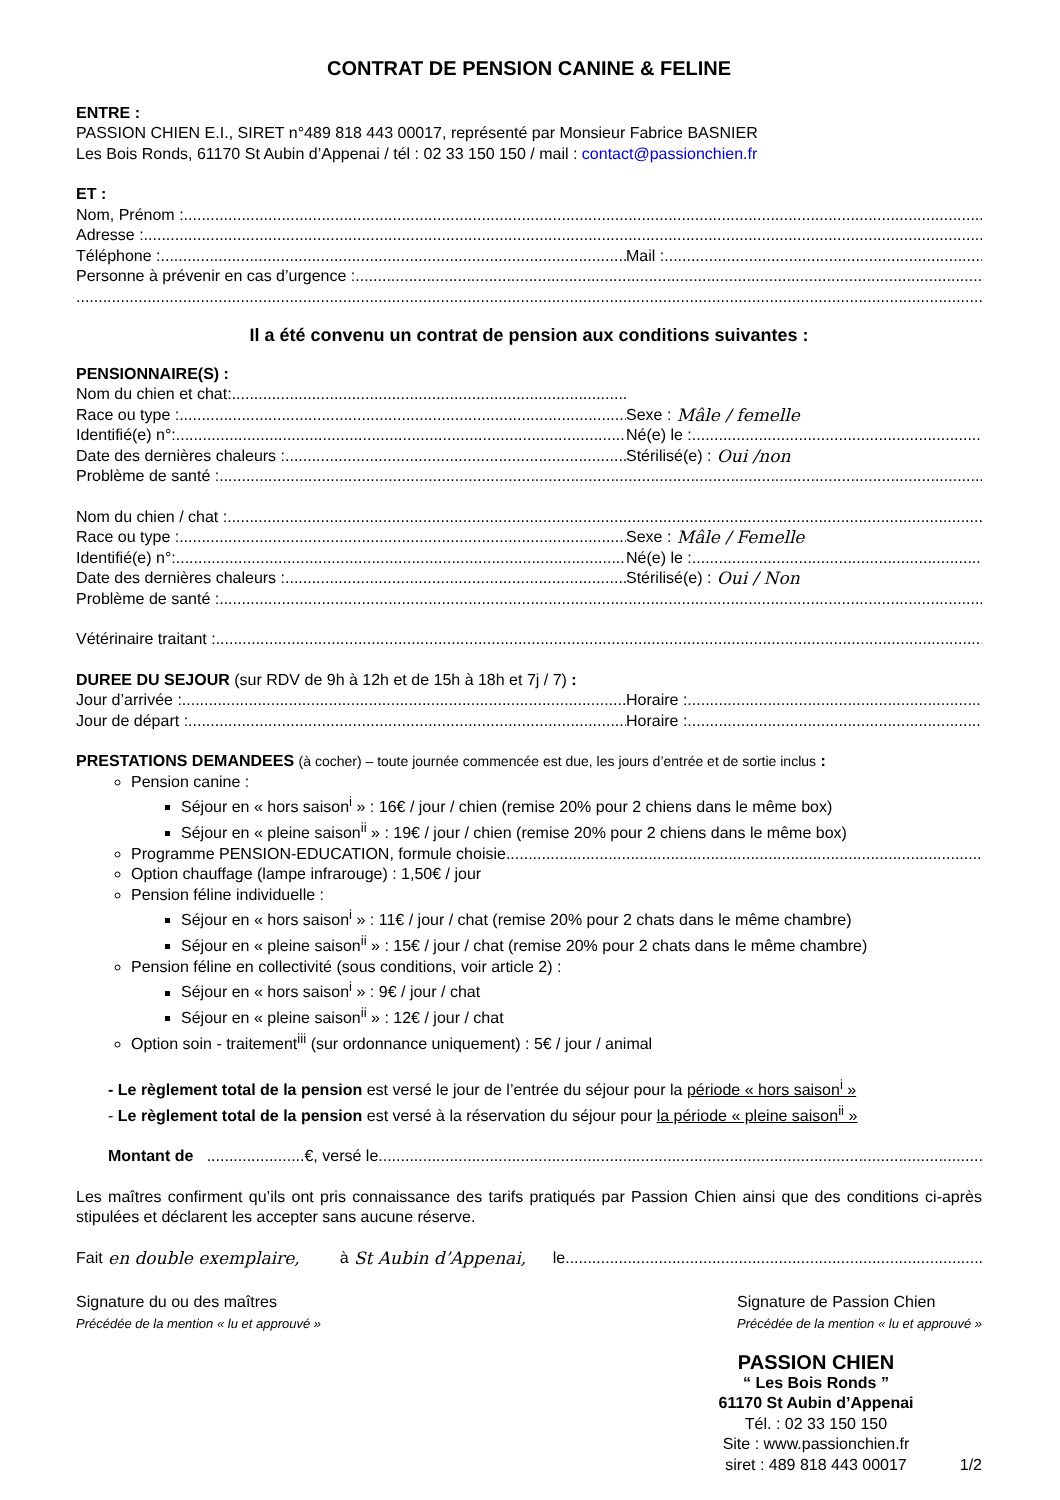CONTRAT DE PENSION CANINE & FELINE
ENTRE :
PASSION CHIEN E.I., SIRET n°489 818 443 00017, représenté par Monsieur Fabrice BASNIER
Les Bois Ronds, 61170 St Aubin d’Appenai / tél : 02 33 150 150 / mail : contact@passionchien.fr
ET :
Nom, Prénom :
Adresse :
Téléphone : Mail :
Personne à prévenir en cas d’urgence :
Il a été convenu un contrat de pension aux conditions suivantes :
PENSIONNAIRE(S) :
Nom du chien et chat:
Race ou type : Sexe : Mâle / femelle
Identifié(e) n°: Né(e) le :
Date des dernières chaleurs : Stérilisé(e) : Oui /non
Problème de santé :
Nom du chien / chat :
Race ou type : Sexe : Mâle / Femelle
Identifié(e) n°: Né(e) le :
Date des dernières chaleurs : Stérilisé(e) : Oui / Non
Problème de santé :
Vétérinaire traitant :
DUREE DU SEJOUR (sur RDV de 9h à 12h et de 15h à 18h et 7j / 7) :
Jour d’arrivée : Horaire :
Jour de départ : Horaire :
PRESTATIONS DEMANDEES (à cocher) – toute journée commencée est due, les jours d’entrée et de sortie inclus :
Pension canine :
Séjour en « hors saison<sup>i</sup> » : 16€ / jour / chien (remise 20% pour 2 chiens dans le même box)
Séjour en « pleine saison<sup>ii</sup> » : 19€ / jour / chien (remise 20% pour 2 chiens dans le même box)
Programme PENSION-EDUCATION, formule choisie
Option chauffage (lampe infrarouge) : 1,50€ / jour
Pension féline individuelle :
Séjour en « hors saison<sup>i</sup> » : 11€ / jour / chat (remise 20% pour 2 chats dans le même chambre)
Séjour en « pleine saison<sup>ii</sup> » : 15€ / jour / chat (remise 20% pour 2 chats dans le même chambre)
Pension féline en collectivité (sous conditions, voir article 2) :
Séjour en « hors saison<sup>i</sup> » : 9€ / jour / chat
Séjour en « pleine saison<sup>ii</sup> » : 12€ / jour / chat
Option soin - traitement<sup>iii</sup> (sur ordonnance uniquement) : 5€ / jour / animal
- Le règlement total de la pension est versé le jour de l’entrée du séjour pour la période « hors saison<sup>i</sup> »
- Le règlement total de la pension est versé à la réservation du séjour pour la période « pleine saison<sup>ii</sup> »
Montant de ......................€, versé le
Les maîtres confirment qu’ils ont pris connaissance des tarifs pratiqués par Passion Chien ainsi que des conditions ci-après stipulées et déclarent les accepter sans aucune réserve.
Fait en double exemplaire, à St Aubin d’Appenai, le
Signature du ou des maîtres
Précédée de la mention « lu et approuvé »
Signature de Passion Chien
Précédée de la mention « lu et approuvé »
PASSION CHIEN
“ Les Bois Ronds ”
61170 St Aubin d’Appenai
Tél. : 02 33 150 150
Site : www.passionchien.fr
siret : 489 818 443 00017
1/2